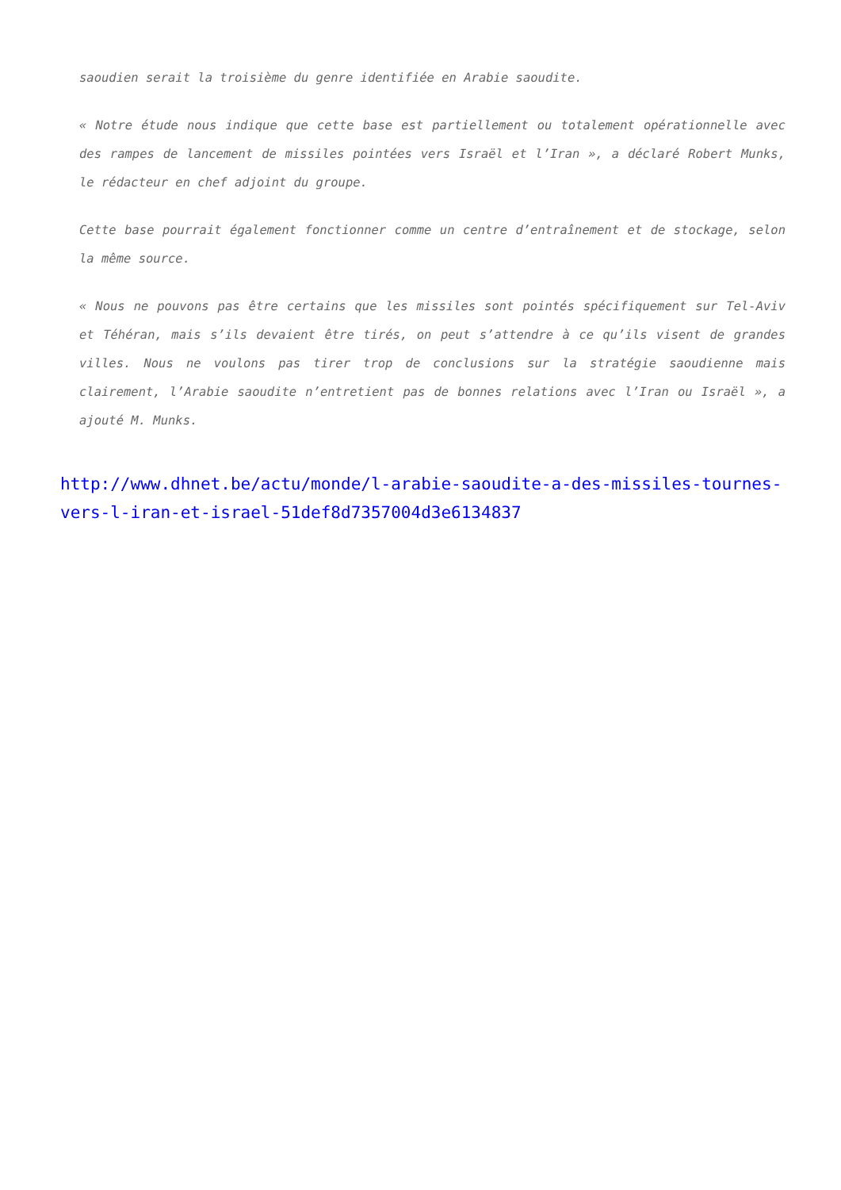saoudien serait la troisième du genre identifiée en Arabie saoudite.
« Notre étude nous indique que cette base est partiellement ou totalement opérationnelle avec des rampes de lancement de missiles pointées vers Israël et l’Iran », a déclaré Robert Munks, le rédacteur en chef adjoint du groupe.
Cette base pourrait également fonctionner comme un centre d’entraînement et de stockage, selon la même source.
« Nous ne pouvons pas être certains que les missiles sont pointés spécifiquement sur Tel-Aviv et Téhéran, mais s’ils devaient être tirés, on peut s’attendre à ce qu’ils visent de grandes villes. Nous ne voulons pas tirer trop de conclusions sur la stratégie saoudienne mais clairement, l’Arabie saoudite n’entretient pas de bonnes relations avec l’Iran ou Israël », a ajouté M. Munks.
http://www.dhnet.be/actu/monde/l-arabie-saoudite-a-des-missiles-tournes-vers-l-iran-et-israel-51def8d7357004d3e6134837